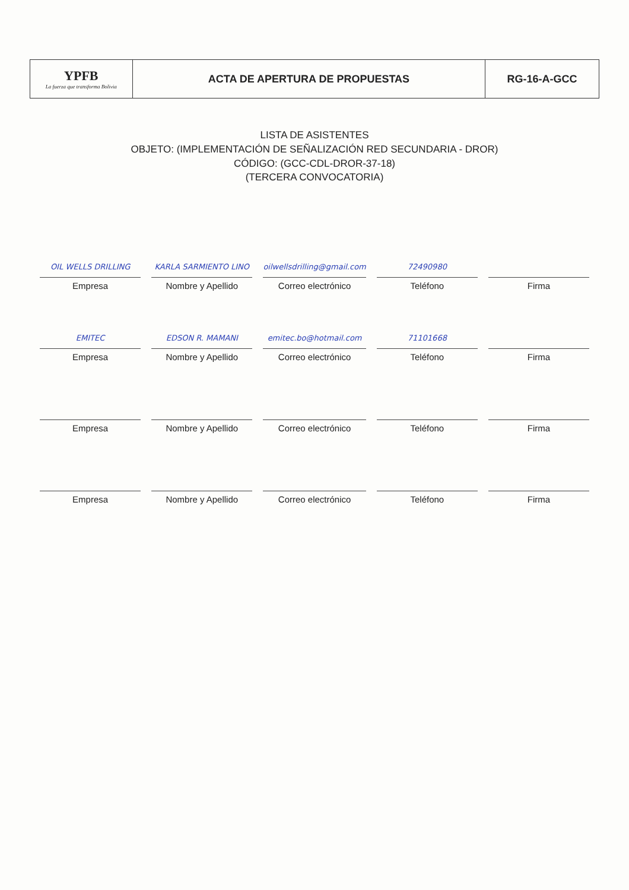| YPFB La fuerza que transforma Bolivia | ACTA DE APERTURA DE PROPUESTAS | RG-16-A-GCC |
LISTA DE ASISTENTES
OBJETO: (IMPLEMENTACIÓN DE SEÑALIZACIÓN RED SECUNDARIA - DROR)
CÓDIGO: (GCC-CDL-DROR-37-18)
(TERCERA CONVOCATORIA)
| OIL WELLS DRILLING Empresa | KARLA SARMIENTO LINO Nombre y Apellido | oilwellsdrilling@gmail.com Correo electrónico | 72490980 Teléfono | Firma |
| EMITEC Empresa | EDSON R. MAMANI Nombre y Apellido | emitec.bo@hotmail.com Correo electrónico | 71101668 Teléfono | Firma |
| Empresa | Nombre y Apellido | Correo electrónico | Teléfono | Firma |
| Empresa | Nombre y Apellido | Correo electrónico | Teléfono | Firma |